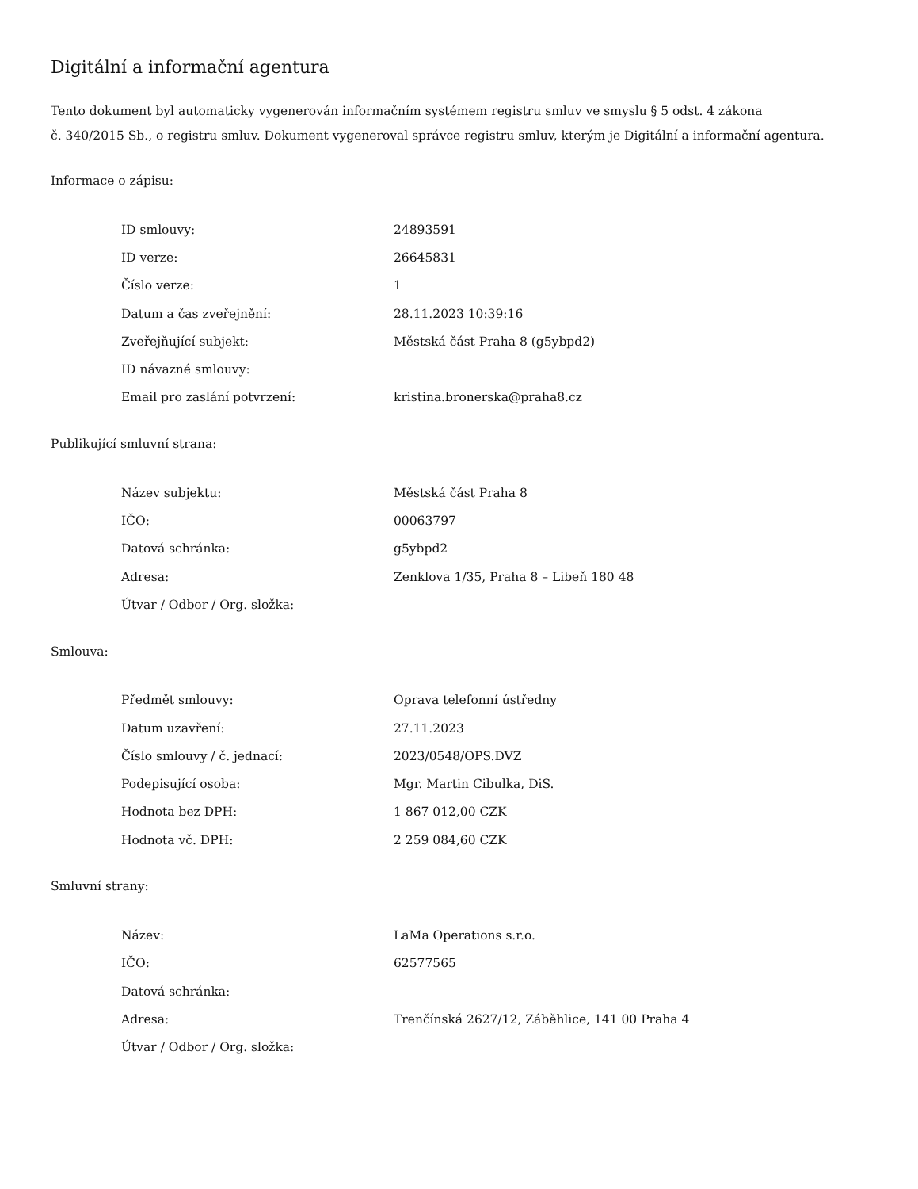Digitální a informační agentura
Tento dokument byl automaticky vygenerován informačním systémem registru smluv ve smyslu § 5 odst. 4 zákona
č. 340/2015 Sb., o registru smluv. Dokument vygeneroval správce registru smluv, kterým je Digitální a informační agentura.
Informace o zápisu:
| ID smlouvy: | 24893591 |
| ID verze: | 26645831 |
| Číslo verze: | 1 |
| Datum a čas zveřejnění: | 28.11.2023 10:39:16 |
| Zveřejňující subjekt: | Městská část Praha 8 (g5ybpd2) |
| ID návazné smlouvy: | |
| Email pro zaslání potvrzení: | kristina.bronerska@praha8.cz |
Publikující smluvní strana:
| Název subjektu: | Městská část Praha 8 |
| IČO: | 00063797 |
| Datová schránka: | g5ybpd2 |
| Adresa: | Zenklova 1/35, Praha 8 – Libeň 180 48 |
| Útvar / Odbor / Org. složka: | |
Smlouva:
| Předmět smlouvy: | Oprava telefonní ústředny |
| Datum uzavření: | 27.11.2023 |
| Číslo smlouvy / č. jednací: | 2023/0548/OPS.DVZ |
| Podepisující osoba: | Mgr. Martin Cibulka, DiS. |
| Hodnota bez DPH: | 1 867 012,00 CZK |
| Hodnota vč. DPH: | 2 259 084,60 CZK |
Smluvní strany:
| Název: | LaMa Operations s.r.o. |
| IČO: | 62577565 |
| Datová schránka: | |
| Adresa: | Trenčínská 2627/12, Záběhlice, 141 00 Praha 4 |
| Útvar / Odbor / Org. složka: | |